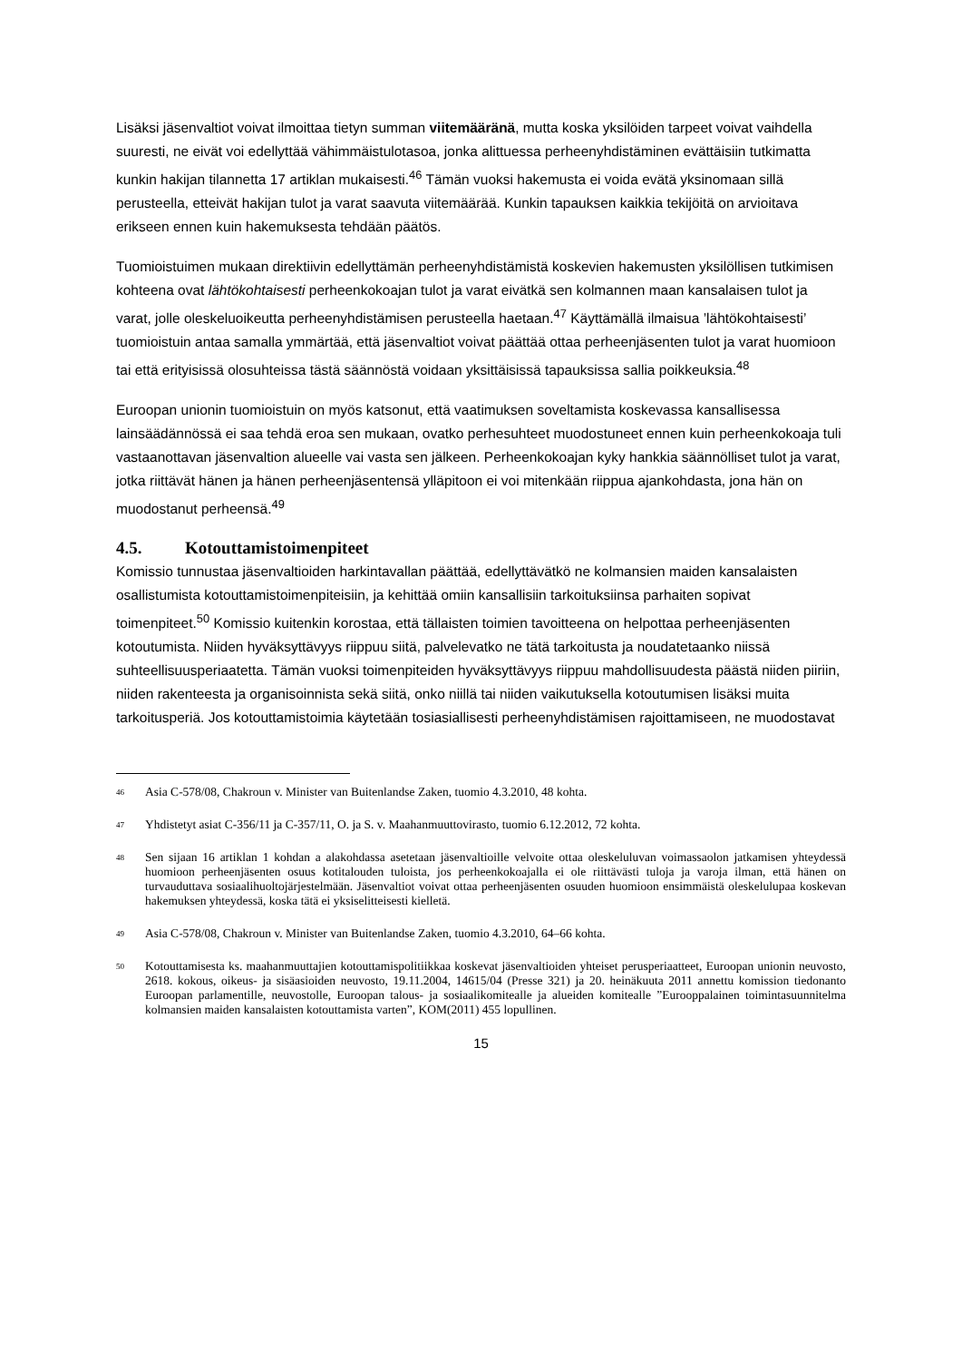Lisäksi jäsenvaltiot voivat ilmoittaa tietyn summan viitemääränä, mutta koska yksilöiden tarpeet voivat vaihdella suuresti, ne eivät voi edellyttää vähimmäistulotasoa, jonka alittuessa perheenyhdistäminen evättäisiin tutkimatta kunkin hakijan tilannetta 17 artiklan mukaisesti.<sup>46</sup> Tämän vuoksi hakemusta ei voida evätä yksinomaan sillä perusteella, etteivät hakijan tulot ja varat saavuta viitemäärää. Kunkin tapauksen kaikkia tekijöitä on arvioitava erikseen ennen kuin hakemuksesta tehdään päätös.
Tuomioistuimen mukaan direktiivin edellyttämän perheenyhdistämistä koskevien hakemusten yksilöllisen tutkimisen kohteena ovat lähtökohtaisesti perheenkokoajan tulot ja varat eivätkä sen kolmannen maan kansalaisen tulot ja varat, jolle oleskeluoikeutta perheenyhdistämisen perusteella haetaan.<sup>47</sup> Käyttämällä ilmaisua ’lähtökohtaisesti’ tuomioistuin antaa samalla ymmärtää, että jäsenvaltiot voivat päättää ottaa perheenjäsenten tulot ja varat huomioon tai että erityisissä olosuhteissa tästä säännöstä voidaan yksittäisissä tapauksissa sallia poikkeuksia.<sup>48</sup>
Euroopan unionin tuomioistuin on myös katsonut, että vaatimuksen soveltamista koskevassa kansallisessa lainsäädännössä ei saa tehdä eroa sen mukaan, ovatko perhesuhteet muodostuneet ennen kuin perheenkokoaja tuli vastaanottavan jäsenvaltion alueelle vai vasta sen jälkeen. Perheenkokoajan kyky hankkia säännölliset tulot ja varat, jotka riittävät hänen ja hänen perheenjäsentensä ylläpitoon ei voi mitenkään riippua ajankohdasta, jona hän on muodostanut perheensä.<sup>49</sup>
4.5. Kotouttamistoimenpiteet
Komissio tunnustaa jäsenvaltioiden harkintavallan päättää, edellyttävätkö ne kolmansien maiden kansalaisten osallistumista kotouttamistoimenpiteisiin, ja kehittää omiin kansallisiin tarkoituksiinsa parhaiten sopivat toimenpiteet.<sup>50</sup> Komissio kuitenkin korostaa, että tällaisten toimien tavoitteena on helpottaa perheenjäsenten kotoutumista. Niiden hyväksyttävyys riippuu siitä, palvelevatko ne tätä tarkoitusta ja noudatetaanko niissä suhteellisuusperiaatetta. Tämän vuoksi toimenpiteiden hyväksyttävyys riippuu mahdollisuudesta päästä niiden piiriin, niiden rakenteesta ja organisoinnista sekä siitä, onko niillä tai niiden vaikutuksella kotoutumisen lisäksi muita tarkoitusperiä. Jos kotouttamistoimia käytetään tosiasiallisesti perheenyhdistämisen rajoittamiseen, ne muodostavat
<sup>46</sup>
Asia C-578/08, Chakroun v. Minister van Buitenlandse Zaken, tuomio 4.3.2010, 48 kohta.
<sup>47</sup>
Yhdistetyt asiat C-356/11 ja C-357/11, O. ja S. v. Maahanmuuttovirasto, tuomio 6.12.2012, 72 kohta.
<sup>48</sup>
Sen sijaan 16 artiklan 1 kohdan a alakohdassa asetetaan jäsenvaltioille velvoite ottaa oleskeluluvan voimassaolon jatkamisen yhteydessä huomioon perheenjäsenten osuus kotitalouden tuloista, jos perheenkokoajalla ei ole riittävästi tuloja ja varoja ilman, että hänen on turvauduttava sosiaalihuoltojärjestelmään. Jäsenvaltiot voivat ottaa perheenjäsenten osuuden huomioon ensimmäistä oleskelulupaa koskevan hakemuksen yhteydessä, koska tätä ei yksiselitteisesti kielletä.
<sup>49</sup>
Asia C-578/08, Chakroun v. Minister van Buitenlandse Zaken, tuomio 4.3.2010, 64–66 kohta.
<sup>50</sup>
Kotouttamisesta ks. maahanmuuttajien kotouttamispolitiikkaa koskevat jäsenvaltioiden yhteiset perusperiaatteet, Euroopan unionin neuvosto, 2618. kokous, oikeus- ja sisäasioiden neuvosto, 19.11.2004, 14615/04 (Presse 321) ja 20. heinäkuuta 2011 annettu komission tiedonanto Euroopan parlamentille, neuvostolle, Euroopan talous- ja sosiaalikomitealle ja alueiden komitealle ”Eurooppalainen toimintasuunnitelma kolmansien maiden kansalaisten kotouttamista varten”, KOM(2011) 455 lopullinen.
15